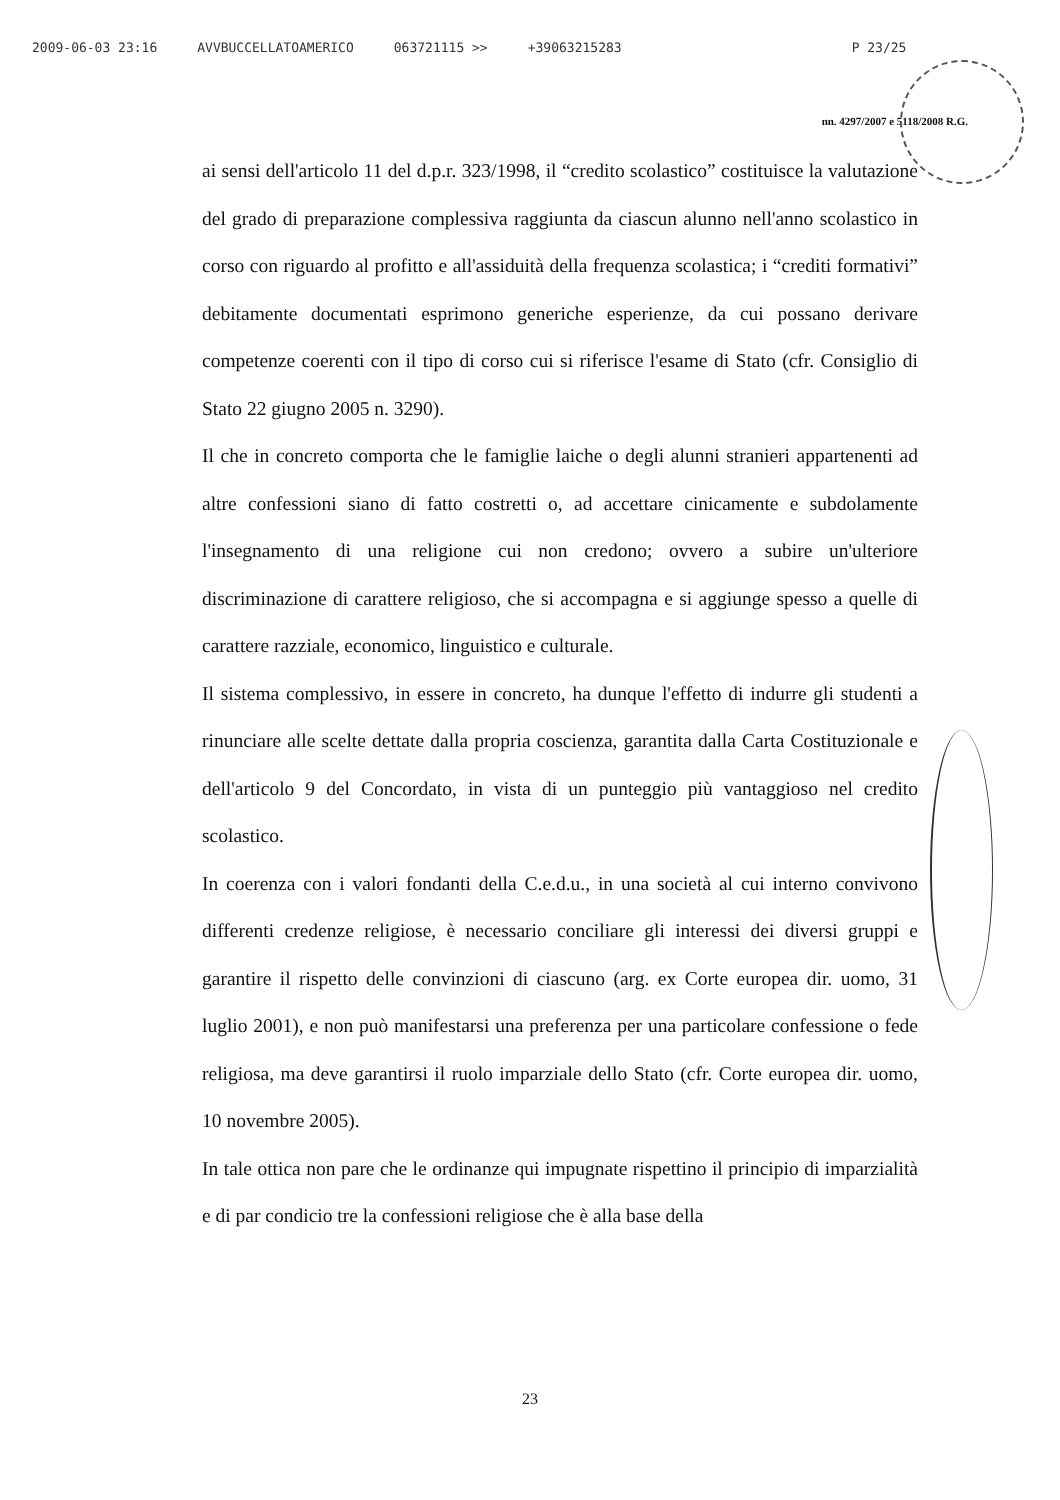2009-06-03 23:16 AVVBUCCELLATOAMERICO 063721115 >> +39063215283 P 23/25
nn. 4297/2007 e 5118/2008 R.G.
ai sensi dell'articolo 11 del d.p.r. 323/1998, il “credito scolastico” costituisce la valutazione del grado di preparazione complessiva raggiunta da ciascun alunno nell'anno scolastico in corso con riguardo al profitto e all'assiduità della frequenza scolastica; i “crediti formativi” debitamente documentati esprimono generiche esperienze, da cui possano derivare competenze coerenti con il tipo di corso cui si riferisce l'esame di Stato (cfr. Consiglio di Stato 22 giugno 2005 n. 3290).
Il che in concreto comporta che le famiglie laiche o degli alunni stranieri appartenenti ad altre confessioni siano di fatto costretti o, ad accettare cinicamente e subdolamente l'insegnamento di una religione cui non credono; ovvero a subire un'ulteriore discriminazione di carattere religioso, che si accompagna e si aggiunge spesso a quelle di carattere razziale, economico, linguistico e culturale.
Il sistema complessivo, in essere in concreto, ha dunque l'effetto di indurre gli studenti a rinunciare alle scelte dettate dalla propria coscienza, garantita dalla Carta Costituzionale e dell'articolo 9 del Concordato, in vista di un punteggio più vantaggioso nel credito scolastico.
In coerenza con i valori fondanti della C.e.d.u., in una società al cui interno convivono differenti credenze religiose, è necessario conciliare gli interessi dei diversi gruppi e garantire il rispetto delle convinzioni di ciascuno (arg. ex Corte europea dir. uomo, 31 luglio 2001), e non può manifestarsi una preferenza per una particolare confessione o fede religiosa, ma deve garantirsi il ruolo imparziale dello Stato (cfr. Corte europea dir. uomo, 10 novembre 2005).
In tale ottica non pare che le ordinanze qui impugnate rispettino il principio di imparzialità e di par condicio tre la confessioni religiose che è alla base della
23